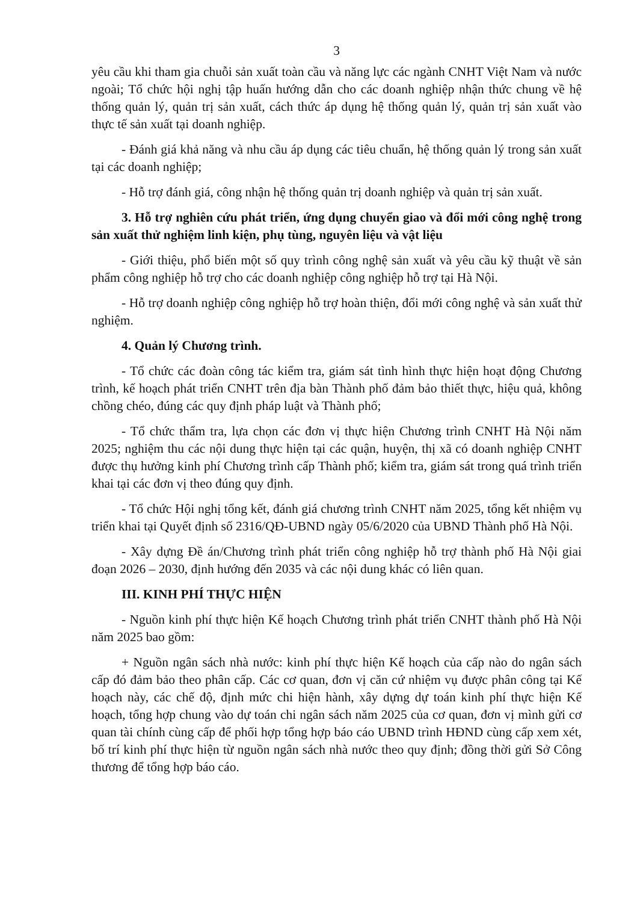3
yêu cầu khi tham gia chuỗi sản xuất toàn cầu và năng lực các ngành CNHT Việt Nam và nước ngoài; Tổ chức hội nghị tập huấn hướng dẫn cho các doanh nghiệp nhận thức chung về hệ thống quản lý, quản trị sản xuất, cách thức áp dụng hệ thống quản lý, quản trị sản xuất vào thực tế sản xuất tại doanh nghiệp.
- Đánh giá khả năng và nhu cầu áp dụng các tiêu chuẩn, hệ thống quản lý trong sản xuất tại các doanh nghiệp;
- Hỗ trợ đánh giá, công nhận hệ thống quản trị doanh nghiệp và quản trị sản xuất.
3. Hỗ trợ nghiên cứu phát triển, ứng dụng chuyển giao và đổi mới công nghệ trong sản xuất thử nghiệm linh kiện, phụ tùng, nguyên liệu và vật liệu
- Giới thiệu, phổ biến một số quy trình công nghệ sản xuất và yêu cầu kỹ thuật về sản phẩm công nghiệp hỗ trợ cho các doanh nghiệp công nghiệp hỗ trợ tại Hà Nội.
- Hỗ trợ doanh nghiệp công nghiệp hỗ trợ hoàn thiện, đổi mới công nghệ và sản xuất thử nghiệm.
4. Quản lý Chương trình.
- Tổ chức các đoàn công tác kiểm tra, giám sát tình hình thực hiện hoạt động Chương trình, kế hoạch phát triển CNHT trên địa bàn Thành phố đảm bảo thiết thực, hiệu quả, không chồng chéo, đúng các quy định pháp luật và Thành phố;
- Tổ chức thẩm tra, lựa chọn các đơn vị thực hiện Chương trình CNHT Hà Nội năm 2025; nghiệm thu các nội dung thực hiện tại các quận, huyện, thị xã có doanh nghiệp CNHT được thụ hưởng kinh phí Chương trình cấp Thành phố; kiểm tra, giám sát trong quá trình triển khai tại các đơn vị theo đúng quy định.
- Tổ chức Hội nghị tổng kết, đánh giá chương trình CNHT năm 2025, tổng kết nhiệm vụ triển khai tại Quyết định số 2316/QĐ-UBND ngày 05/6/2020 của UBND Thành phố Hà Nội.
- Xây dựng Đề án/Chương trình phát triển công nghiệp hỗ trợ thành phố Hà Nội giai đoạn 2026 – 2030, định hướng đến 2035 và các nội dung khác có liên quan.
III. KINH PHÍ THỰC HIỆN
- Nguồn kinh phí thực hiện Kế hoạch Chương trình phát triển CNHT thành phố Hà Nội năm 2025 bao gồm:
+ Nguồn ngân sách nhà nước: kinh phí thực hiện Kế hoạch của cấp nào do ngân sách cấp đó đảm bảo theo phân cấp. Các cơ quan, đơn vị căn cứ nhiệm vụ được phân công tại Kế hoạch này, các chế độ, định mức chi hiện hành, xây dựng dự toán kinh phí thực hiện Kế hoạch, tổng hợp chung vào dự toán chi ngân sách năm 2025 của cơ quan, đơn vị mình gửi cơ quan tài chính cùng cấp để phối hợp tổng hợp báo cáo UBND trình HĐND cùng cấp xem xét, bố trí kinh phí thực hiện từ nguồn ngân sách nhà nước theo quy định; đồng thời gửi Sở Công thương để tổng hợp báo cáo.